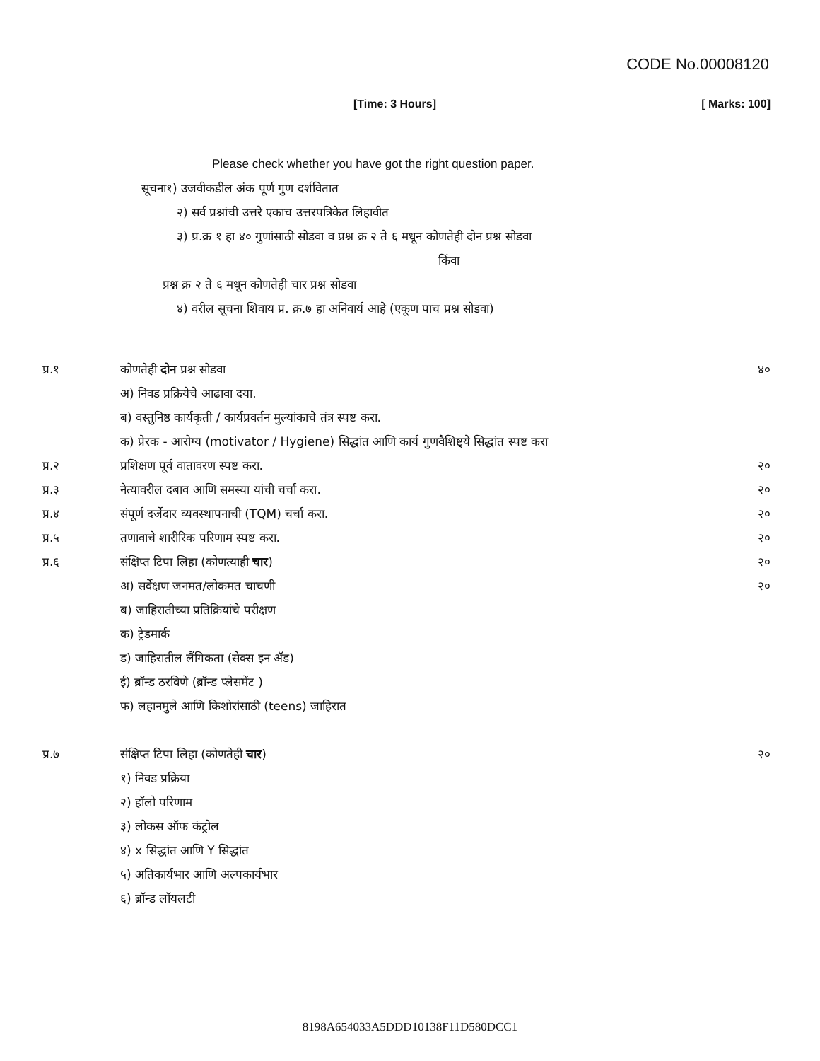CODE No.00008120
[Time: 3 Hours] [ Marks: 100]
Please check whether you have got the right question paper.
सूचना१) उजवीकडील अंक पूर्ण गुण दर्शवितात
२) सर्व प्रश्नांची उत्तरे एकाच उत्तरपत्रिकेत लिहावीत
३) प्र.क्र १ हा ४० गुणांसाठी सोडवा व प्रश्न क्र २ ते ६ मधून कोणतेही दोन प्रश्न सोडवा
किंवा
प्रश्न क्र २ ते ६ मधून कोणतेही चार प्रश्न सोडवा
४) वरील सूचना शिवाय प्र. क्र.७ हा अनिवार्य आहे (एकूण पाच प्रश्न सोडवा)
प्र.१ कोणतेही दोन प्रश्न सोडवा ४०
अ) निवड प्रक्रियेचे आढावा दया.
ब) वस्तुनिष्ठ कार्यकृती / कार्यप्रवर्तन मुल्यांकाचे तंत्र स्पष्ट करा.
क) प्रेरक - आरोग्य (motivator / Hygiene) सिद्धांत आणि कार्य गुणवैशिष्ट्ये सिद्धांत स्पष्ट करा
प्र.२ प्रशिक्षण पूर्व वातावरण स्पष्ट करा.
२०
प्र.३ नेत्यावरील दबाव आणि समस्या यांची चर्चा करा.
२०
प्र.४ संपूर्ण दर्जेदार व्यवस्थापनाची (TQM) चर्चा करा.
२०
प्र.५ तणावाचे शारीरिक परिणाम स्पष्ट करा.
२०
प्र.६ संक्षिप्त टिपा लिहा (कोणत्याही चार)
२०
अ) सर्वेक्षण जनमत/लोकमत चाचणी २०
ब) जाहिरातीच्या प्रतिक्रियांचे परीक्षण
क) ट्रेडमार्क
ड) जाहिरातील लैंगिकता (सेक्स इन ॲड)
ई) ब्रॉन्ड ठरविणे (ब्रॉन्ड प्लेसमेंट )
फ) लहानमुले आणि किशोरांसाठी (teens) जाहिरात
प्र.७ संक्षिप्त टिपा लिहा (कोणतेही चार)
२०
१) निवड प्रक्रिया
२) हॉलो परिणाम
३) लोकस ऑफ कंट्रोल
४) x सिद्धांत आणि Y सिद्धांत
५) अतिकार्यभार आणि अल्पकार्यभार
६) ब्रॉन्ड लॉयलटी
8198A654033A5DDD10138F11D580DCC1